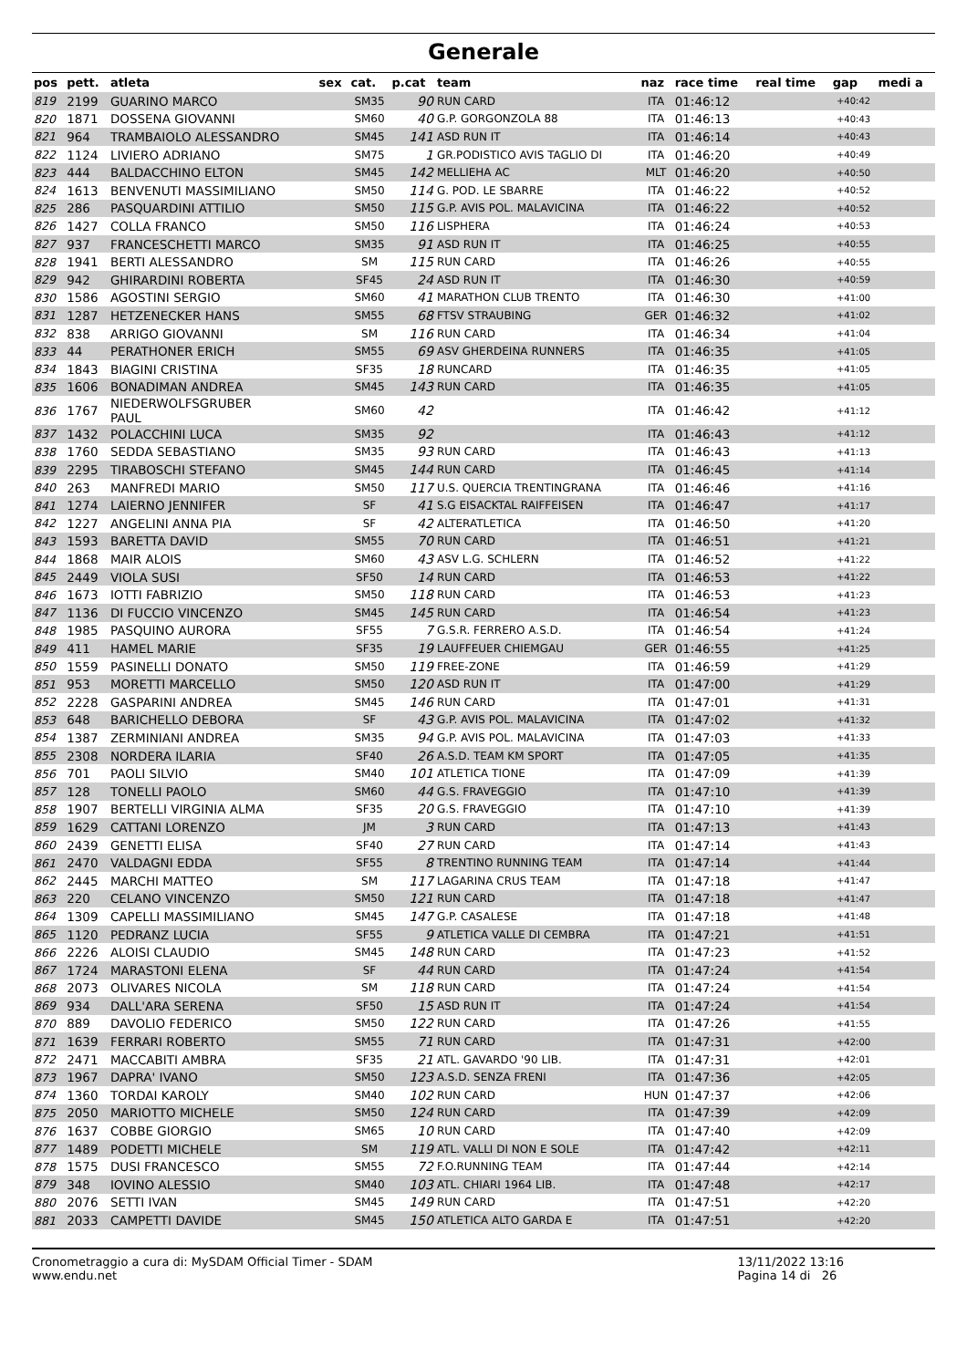Generale
| pos | pett. | atleta | sex | cat. | p.cat | team | naz | race time | real time | gap | medi a |
| --- | --- | --- | --- | --- | --- | --- | --- | --- | --- | --- | --- |
| 819 | 2199 | GUARINO MARCO | | SM35 | 90 | RUN CARD | ITA | 01:46:12 | | +40:42 | |
| 820 | 1871 | DOSSENA GIOVANNI | | SM60 | 40 | G.P. GORGONZOLA 88 | ITA | 01:46:13 | | +40:43 | |
| 821 | 964 | TRAMBAIOLO ALESSANDRO | | SM45 | 141 | ASD RUN IT | ITA | 01:46:14 | | +40:43 | |
| 822 | 1124 | LIVIERO ADRIANO | | SM75 | 1 | GR.PODISTICO AVIS TAGLIO DI | ITA | 01:46:20 | | +40:49 | |
| 823 | 444 | BALDACCHINO ELTON | | SM45 | 142 | MELLIEHA AC | MLT | 01:46:20 | | +40:50 | |
| 824 | 1613 | BENVENUTI MASSIMILIANO | | SM50 | 114 | G. POD. LE SBARRE | ITA | 01:46:22 | | +40:52 | |
| 825 | 286 | PASQUARDINI ATTILIO | | SM50 | 115 | G.P. AVIS POL. MALAVICINA | ITA | 01:46:22 | | +40:52 | |
| 826 | 1427 | COLLA FRANCO | | SM50 | 116 | LISPHERA | ITA | 01:46:24 | | +40:53 | |
| 827 | 937 | FRANCESCHETTI MARCO | | SM35 | 91 | ASD RUN IT | ITA | 01:46:25 | | +40:55 | |
| 828 | 1941 | BERTI ALESSANDRO | | SM | 115 | RUN CARD | ITA | 01:46:26 | | +40:55 | |
| 829 | 942 | GHIRARDINI ROBERTA | | SF45 | 24 | ASD RUN IT | ITA | 01:46:30 | | +40:59 | |
| 830 | 1586 | AGOSTINI SERGIO | | SM60 | 41 | MARATHON CLUB TRENTO | ITA | 01:46:30 | | +41:00 | |
| 831 | 1287 | HETZENECKER HANS | | SM55 | 68 | FTSV STRAUBING | GER | 01:46:32 | | +41:02 | |
| 832 | 838 | ARRIGO GIOVANNI | | SM | 116 | RUN CARD | ITA | 01:46:34 | | +41:04 | |
| 833 | 44 | PERATHONER ERICH | | SM55 | 69 | ASV GHERDEINA RUNNERS | ITA | 01:46:35 | | +41:05 | |
| 834 | 1843 | BIAGINI CRISTINA | | SF35 | 18 | RUNCARD | ITA | 01:46:35 | | +41:05 | |
| 835 | 1606 | BONADIMAN ANDREA | | SM45 | 143 | RUN CARD | ITA | 01:46:35 | | +41:05 | |
| 836 | 1767 | NIEDERWOLFSGRUBER PAUL | | SM60 | 42 | | ITA | 01:46:42 | | +41:12 | |
| 837 | 1432 | POLACCHINI LUCA | | SM35 | 92 | | ITA | 01:46:43 | | +41:12 | |
| 838 | 1760 | SEDDA SEBASTIANO | | SM35 | 93 | RUN CARD | ITA | 01:46:43 | | +41:13 | |
| 839 | 2295 | TIRABOSCHI STEFANO | | SM45 | 144 | RUN CARD | ITA | 01:46:45 | | +41:14 | |
| 840 | 263 | MANFREDI MARIO | | SM50 | 117 | U.S. QUERCIA TRENTINGRANA | ITA | 01:46:46 | | +41:16 | |
| 841 | 1274 | LAIERNO JENNIFER | | SF | 41 | S.G EISACKTAL RAIFFEISEN | ITA | 01:46:47 | | +41:17 | |
| 842 | 1227 | ANGELINI ANNA PIA | | SF | 42 | ALTERATLETICA | ITA | 01:46:50 | | +41:20 | |
| 843 | 1593 | BARETTA DAVID | | SM55 | 70 | RUN CARD | ITA | 01:46:51 | | +41:21 | |
| 844 | 1868 | MAIR ALOIS | | SM60 | 43 | ASV L.G. SCHLERN | ITA | 01:46:52 | | +41:22 | |
| 845 | 2449 | VIOLA SUSI | | SF50 | 14 | RUN CARD | ITA | 01:46:53 | | +41:22 | |
| 846 | 1673 | IOTTI FABRIZIO | | SM50 | 118 | RUN CARD | ITA | 01:46:53 | | +41:23 | |
| 847 | 1136 | DI FUCCIO VINCENZO | | SM45 | 145 | RUN CARD | ITA | 01:46:54 | | +41:23 | |
| 848 | 1985 | PASQUINO AURORA | | SF55 | 7 | G.S.R. FERRERO A.S.D. | ITA | 01:46:54 | | +41:24 | |
| 849 | 411 | HAMEL MARIE | | SF35 | 19 | LAUFFEUER CHIEMGAU | GER | 01:46:55 | | +41:25 | |
| 850 | 1559 | PASINELLI DONATO | | SM50 | 119 | FREE-ZONE | ITA | 01:46:59 | | +41:29 | |
| 851 | 953 | MORETTI MARCELLO | | SM50 | 120 | ASD RUN IT | ITA | 01:47:00 | | +41:29 | |
| 852 | 2228 | GASPARINI ANDREA | | SM45 | 146 | RUN CARD | ITA | 01:47:01 | | +41:31 | |
| 853 | 648 | BARICHELLO DEBORA | | SF | 43 | G.P. AVIS POL. MALAVICINA | ITA | 01:47:02 | | +41:32 | |
| 854 | 1387 | ZERMINIANI ANDREA | | SM35 | 94 | G.P. AVIS POL. MALAVICINA | ITA | 01:47:03 | | +41:33 | |
| 855 | 2308 | NORDERA ILARIA | | SF40 | 26 | A.S.D. TEAM KM SPORT | ITA | 01:47:05 | | +41:35 | |
| 856 | 701 | PAOLI SILVIO | | SM40 | 101 | ATLETICA TIONE | ITA | 01:47:09 | | +41:39 | |
| 857 | 128 | TONELLI PAOLO | | SM60 | 44 | G.S. FRAVEGGIO | ITA | 01:47:10 | | +41:39 | |
| 858 | 1907 | BERTELLI VIRGINIA ALMA | | SF35 | 20 | G.S. FRAVEGGIO | ITA | 01:47:10 | | +41:39 | |
| 859 | 1629 | CATTANI LORENZO | | JM | 3 | RUN CARD | ITA | 01:47:13 | | +41:43 | |
| 860 | 2439 | GENETTI ELISA | | SF40 | 27 | RUN CARD | ITA | 01:47:14 | | +41:43 | |
| 861 | 2470 | VALDAGNI EDDA | | SF55 | 8 | TRENTINO RUNNING TEAM | ITA | 01:47:14 | | +41:44 | |
| 862 | 2445 | MARCHI MATTEO | | SM | 117 | LAGARINA CRUS TEAM | ITA | 01:47:18 | | +41:47 | |
| 863 | 220 | CELANO VINCENZO | | SM50 | 121 | RUN CARD | ITA | 01:47:18 | | +41:47 | |
| 864 | 1309 | CAPELLI MASSIMILIANO | | SM45 | 147 | G.P. CASALESE | ITA | 01:47:18 | | +41:48 | |
| 865 | 1120 | PEDRANZ LUCIA | | SF55 | 9 | ATLETICA VALLE DI CEMBRA | ITA | 01:47:21 | | +41:51 | |
| 866 | 2226 | ALOISI CLAUDIO | | SM45 | 148 | RUN CARD | ITA | 01:47:23 | | +41:52 | |
| 867 | 1724 | MARASTONI ELENA | | SF | 44 | RUN CARD | ITA | 01:47:24 | | +41:54 | |
| 868 | 2073 | OLIVARES NICOLA | | SM | 118 | RUN CARD | ITA | 01:47:24 | | +41:54 | |
| 869 | 934 | DALL'ARA SERENA | | SF50 | 15 | ASD RUN IT | ITA | 01:47:24 | | +41:54 | |
| 870 | 889 | DAVOLIO FEDERICO | | SM50 | 122 | RUN CARD | ITA | 01:47:26 | | +41:55 | |
| 871 | 1639 | FERRARI ROBERTO | | SM55 | 71 | RUN CARD | ITA | 01:47:31 | | +42:00 | |
| 872 | 2471 | MACCABITI AMBRA | | SF35 | 21 | ATL. GAVARDO '90 LIB. | ITA | 01:47:31 | | +42:01 | |
| 873 | 1967 | DAPRA' IVANO | | SM50 | 123 | A.S.D. SENZA FRENI | ITA | 01:47:36 | | +42:05 | |
| 874 | 1360 | TORDAI KAROLY | | SM40 | 102 | RUN CARD | HUN | 01:47:37 | | +42:06 | |
| 875 | 2050 | MARIOTTO MICHELE | | SM50 | 124 | RUN CARD | ITA | 01:47:39 | | +42:09 | |
| 876 | 1637 | COBBE GIORGIO | | SM65 | 10 | RUN CARD | ITA | 01:47:40 | | +42:09 | |
| 877 | 1489 | PODETTI MICHELE | | SM | 119 | ATL. VALLI DI NON E SOLE | ITA | 01:47:42 | | +42:11 | |
| 878 | 1575 | DUSI FRANCESCO | | SM55 | 72 | F.O.RUNNING TEAM | ITA | 01:47:44 | | +42:14 | |
| 879 | 348 | IOVINO ALESSIO | | SM40 | 103 | ATL. CHIARI 1964 LIB. | ITA | 01:47:48 | | +42:17 | |
| 880 | 2076 | SETTI IVAN | | SM45 | 149 | RUN CARD | ITA | 01:47:51 | | +42:20 | |
| 881 | 2033 | CAMPETTI DAVIDE | | SM45 | 150 | ATLETICA ALTO GARDA E | ITA | 01:47:51 | | +42:20 | |
Cronometraggio a cura di: MySDAM Official Timer - SDAM
www.endu.net
13/11/2022 13:16
Pagina 14 di 26